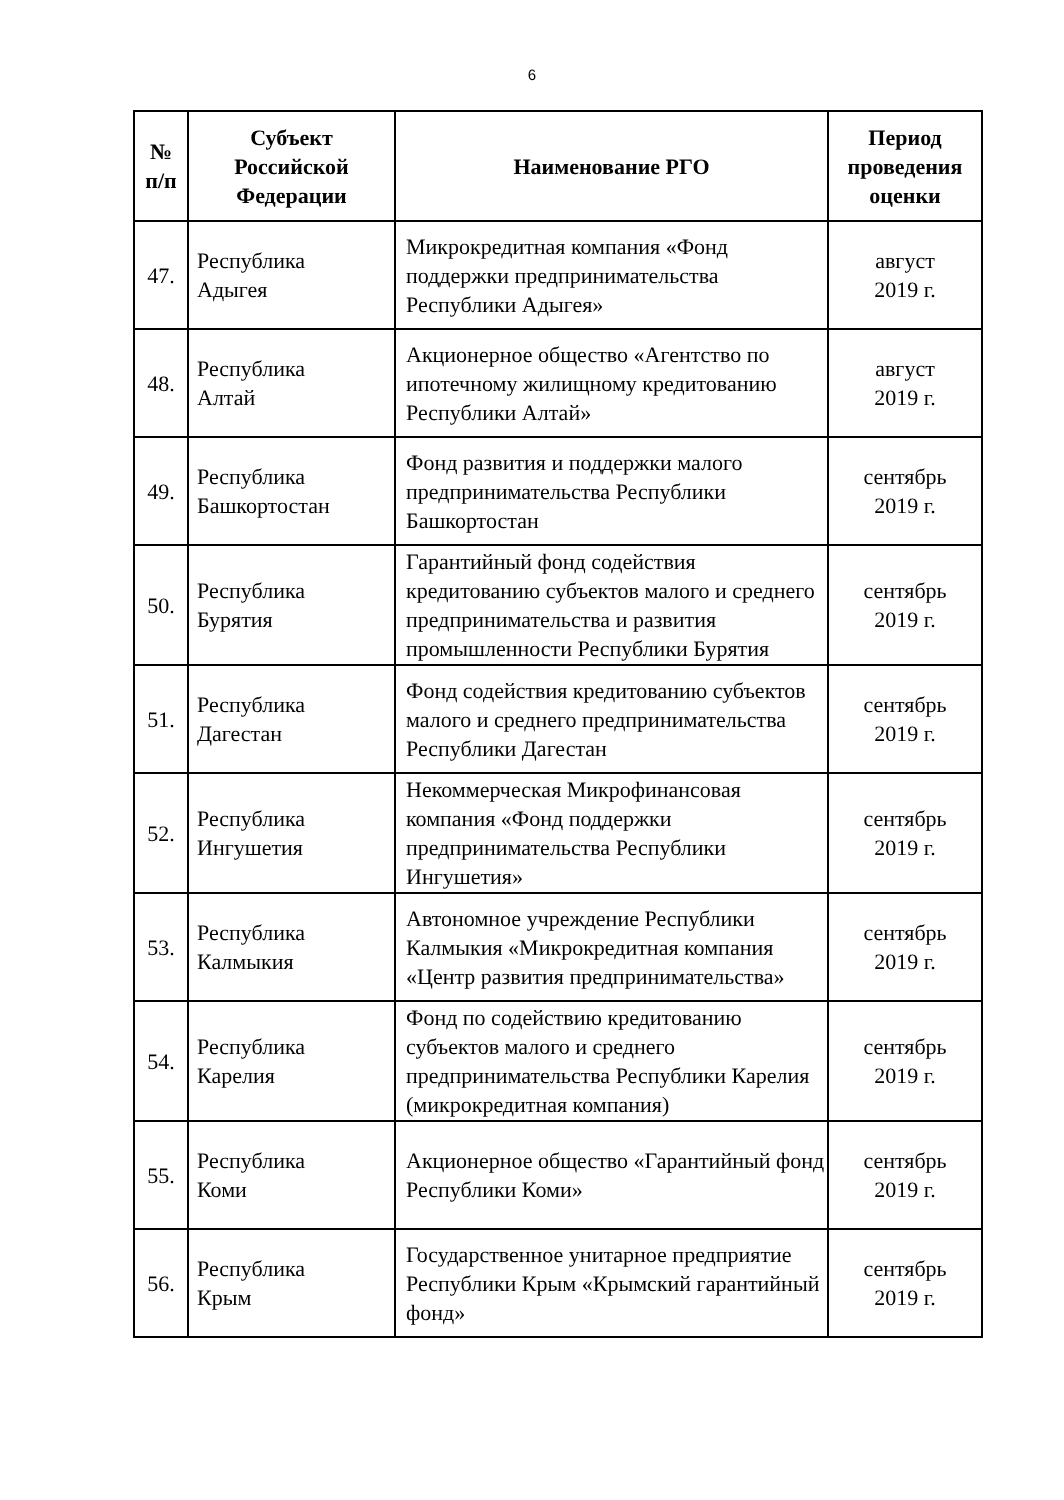6
| № п/п | Субъект Российской Федерации | Наименование РГО | Период проведения оценки |
| --- | --- | --- | --- |
| 47. | Республика Адыгея | Микрокредитная компания «Фонд поддержки предпринимательства Республики Адыгея» | август 2019 г. |
| 48. | Республика Алтай | Акционерное общество «Агентство по ипотечному жилищному кредитованию Республики Алтай» | август 2019 г. |
| 49. | Республика Башкортостан | Фонд развития и поддержки малого предпринимательства Республики Башкортостан | сентябрь 2019 г. |
| 50. | Республика Бурятия | Гарантийный фонд содействия кредитованию субъектов малого и среднего предпринимательства и развития промышленности Республики Бурятия | сентябрь 2019 г. |
| 51. | Республика Дагестан | Фонд содействия кредитованию субъектов малого и среднего предпринимательства Республики Дагестан | сентябрь 2019 г. |
| 52. | Республика Ингушетия | Некоммерческая Микрофинансовая компания «Фонд поддержки предпринимательства Республики Ингушетия» | сентябрь 2019 г. |
| 53. | Республика Калмыкия | Автономное учреждение Республики Калмыкия «Микрокредитная компания «Центр развития предпринимательства» | сентябрь 2019 г. |
| 54. | Республика Карелия | Фонд по содействию кредитованию субъектов малого и среднего предпринимательства Республики Карелия (микрокредитная компания) | сентябрь 2019 г. |
| 55. | Республика Коми | Акционерное общество «Гарантийный фонд Республики Коми» | сентябрь 2019 г. |
| 56. | Республика Крым | Государственное унитарное предприятие Республики Крым «Крымский гарантийный фонд» | сентябрь 2019 г. |